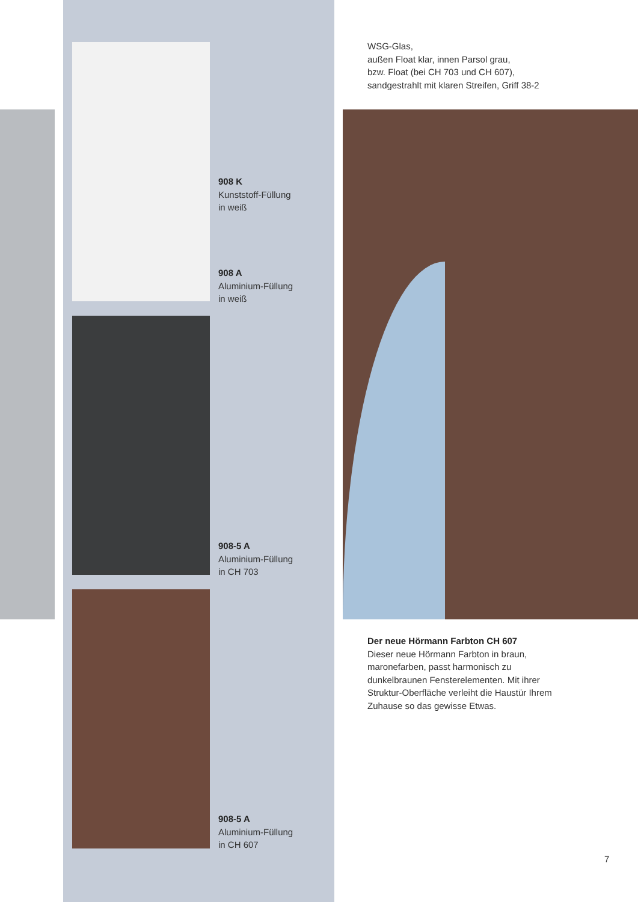WSG-Glas,
außen Float klar, innen Parsol grau,
bzw. Float (bei CH 703 und CH 607),
sandgestrahlt mit klaren Streifen, Griff 38-2
908 K
Kunststoff-Füllung
in weiß
908 A
Aluminium-Füllung
in weiß
908-5 A
Aluminium-Füllung
in CH 703
908-5 A
Aluminium-Füllung
in CH 607
Der neue Hörmann Farbton CH 607
Dieser neue Hörmann Farbton in braun,
maronefarben, passt harmonisch zu
dunkelbraunen Fensterelementen. Mit ihrer
Struktur-Oberfläche verleiht die Haustür Ihrem
Zuhause so das gewisse Etwas.
7